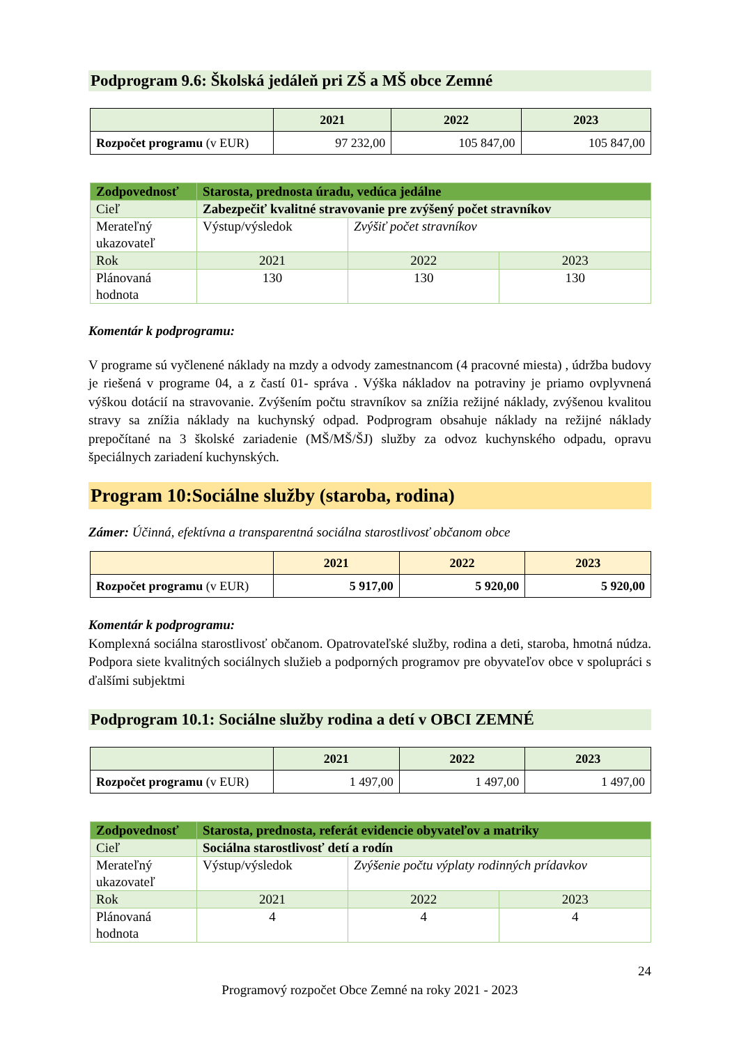Podprogram 9.6: Školská jedáleň pri ZŠ a MŠ obce Zemné
| | 2021 | 2022 | 2023 |
| --- | --- | --- | --- |
| Rozpočet programu (v EUR) | 97 232,00 | 105 847,00 | 105 847,00 |
| Zodpovednosť | Starosta, prednosta úradu, vedúca jedálne | | |
| Cieľ | Zabezpečiť kvalitné stravovanie pre zvýšený počet stravníkov | | |
| Merateľný ukazovateľ | Výstup/výsledok | Zvýšiť počet stravníkov | |
| Rok | 2021 | 2022 | 2023 |
| Plánovaná hodnota | 130 | 130 | 130 |
Komentár k podprogramu:
V programe sú vyčlenené náklady na mzdy a odvody zamestnancom (4 pracovné miesta) , údržba budovy je riešená v programe 04, a z častí 01- správa . Výška nákladov na potraviny je priamo ovplyvnená výškou dotácií na stravovanie. Zvýšením počtu stravníkov sa znížia režijné náklady, zvýšenou kvalitou stravy sa znížia náklady na kuchynský odpad. Podprogram obsahuje náklady na režijné náklady prepočítané na 3 školské zariadenie (MŠ/MŠ/ŠJ) služby za odvoz kuchynského odpadu, opravu špeciálnych zariadení kuchynských.
Program 10:Sociálne služby (staroba, rodina)
Zámer: Účinná, efektívna a transparentná sociálna starostlivosť občanom obce
| | 2021 | 2022 | 2023 |
| --- | --- | --- | --- |
| Rozpočet programu (v EUR) | 5 917,00 | 5 920,00 | 5 920,00 |
Komentár k podprogramu:
Komplexná sociálna starostlivosť občanom. Opatrovateľské služby, rodina a deti, staroba, hmotná núdza. Podpora siete kvalitných sociálnych služieb a podporných programov pre obyvateľov obce v spolupráci s ďalšími subjektmi
Podprogram 10.1: Sociálne služby rodina a detí v OBCI ZEMNÉ
| | 2021 | 2022 | 2023 |
| --- | --- | --- | --- |
| Rozpočet programu (v EUR) | 1 497,00 | 1 497,00 | 1 497,00 |
| Zodpovednosť | Starosta, prednosta, referát evidencie obyvateľov a matriky | | |
| Cieľ | Sociálna starostlivosť detí a rodín | | |
| Merateľný ukazovateľ | Výstup/výsledok | Zvýšenie počtu výplaty rodinných prídavkov | |
| Rok | 2021 | 2022 | 2023 |
| Plánovaná hodnota | 4 | 4 | 4 |
24
Programový rozpočet Obce Zemné na roky 2021 - 2023